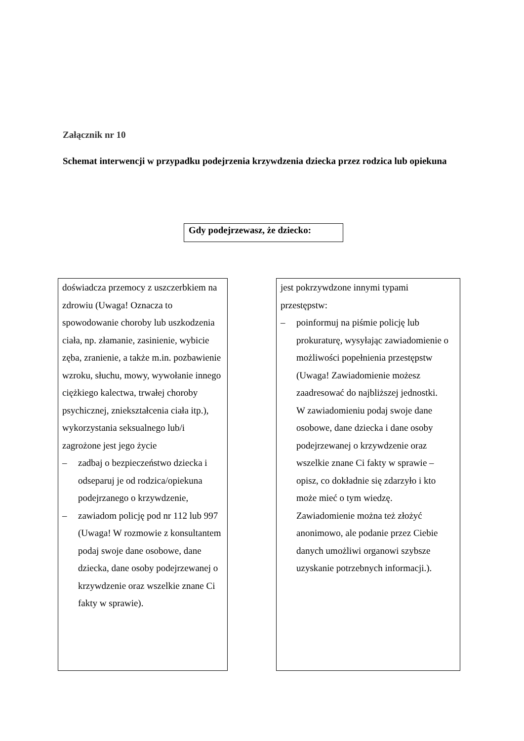Załącznik nr 10
Schemat interwencji w przypadku podejrzenia krzywdzenia dziecka przez rodzica lub opiekuna
Gdy podejrzewasz, że dziecko:
doświadcza przemocy z uszczerbkiem na zdrowiu (Uwaga! Oznacza to spowodowanie choroby lub uszkodzenia ciała, np. złamanie, zasinienie, wybicie zęba, zranienie, a także m.in. pozbawienie wzroku, słuchu, mowy, wywołanie innego ciężkiego kalectwa, trwałej choroby psychicznej, zniekształcenia ciała itp.), wykorzystania seksualnego lub/i zagrożone jest jego życie
– zadbaj o bezpieczeństwo dziecka i odseparuj je od rodzica/opiekuna podejrzanego o krzywdzenie,
– zawiadom policję pod nr 112 lub 997 (Uwaga! W rozmowie z konsultantem podaj swoje dane osobowe, dane dziecka, dane osoby podejrzewanej o krzywdzenie oraz wszelkie znane Ci fakty w sprawie).
jest pokrzywdzone innymi typami przestępstw:
– poinformuj na piśmie policję lub prokuraturę, wysyłając zawiadomienie o możliwości popełnienia przestępstw (Uwaga! Zawiadomienie możesz zaadresować do najbliższej jednostki.
W zawiadomieniu podaj swoje dane osobowe, dane dziecka i dane osoby podejrzewanej o krzywdzenie oraz wszelkie znane Ci fakty w sprawie – opisz, co dokładnie się zdarzyło i kto może mieć o tym wiedzę.
Zawiadomienie można też złożyć anonimowo, ale podanie przez Ciebie danych umożliwi organowi szybsze uzyskanie potrzebnych informacji.).